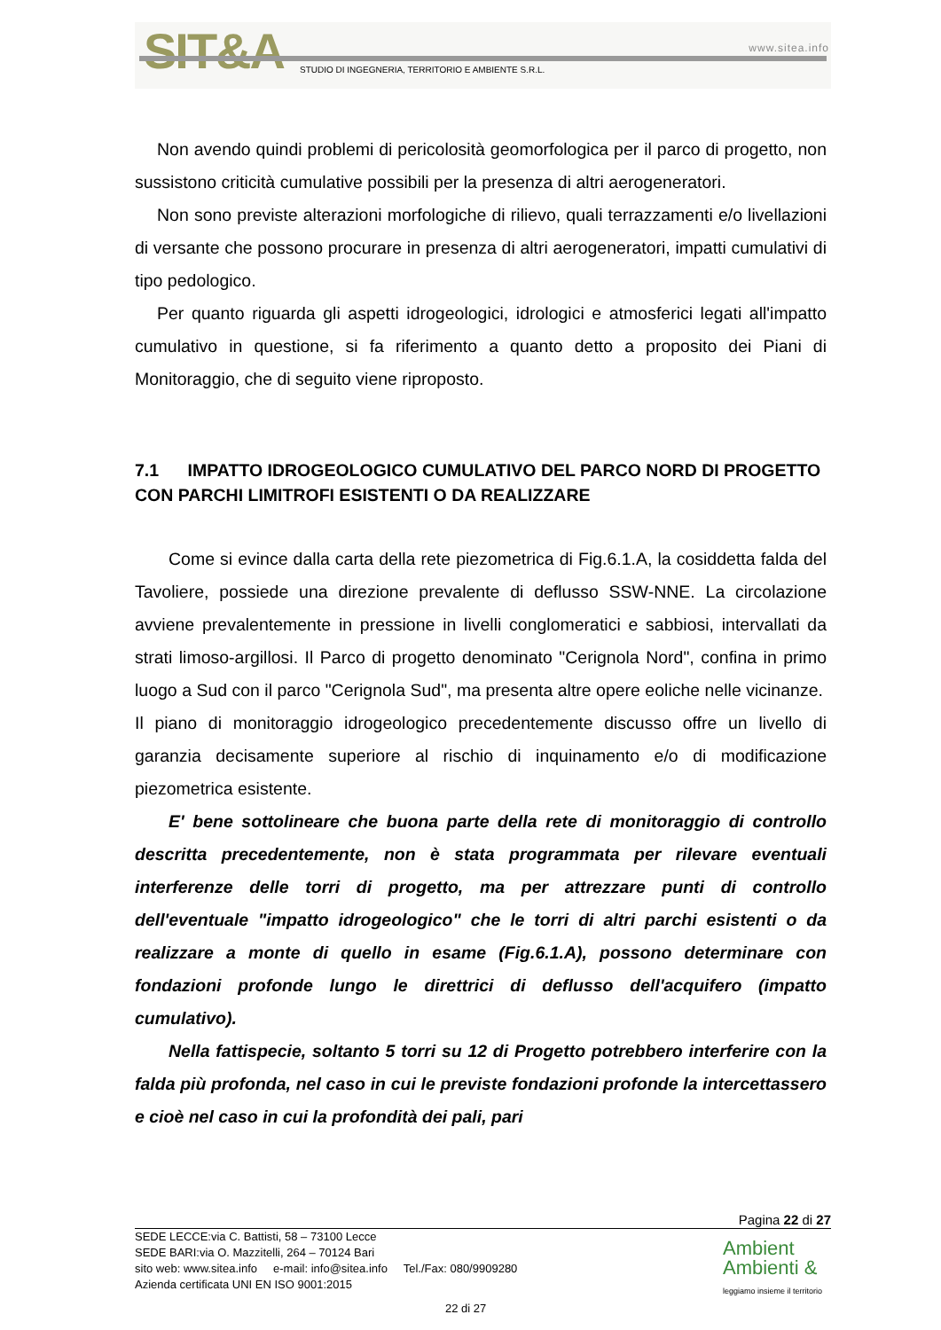SIT&A www.sitea.info
STUDIO DI INGEGNERIA, TERRITORIO E AMBIENTE S.R.L.
Non avendo quindi problemi di pericolosità geomorfologica per il parco di progetto, non sussistono criticità cumulative possibili per la presenza di altri aerogeneratori.
Non sono previste alterazioni morfologiche di rilievo, quali terrazzamenti e/o livellazioni di versante che possono procurare in presenza di altri aerogeneratori, impatti cumulativi di tipo pedologico.
Per quanto riguarda gli aspetti idrogeologici, idrologici e atmosferici legati all'impatto cumulativo in questione, si fa riferimento a quanto detto a proposito dei Piani di Monitoraggio, che di seguito viene riproposto.
7.1 IMPATTO IDROGEOLOGICO CUMULATIVO DEL PARCO NORD DI PROGETTO CON PARCHI LIMITROFI ESISTENTI O DA REALIZZARE
Come si evince dalla carta della rete piezometrica di Fig.6.1.A, la cosiddetta falda del Tavoliere, possiede una direzione prevalente di deflusso SSW-NNE. La circolazione avviene prevalentemente in pressione in livelli conglomeratici e sabbiosi, intervallati da strati limoso-argillosi. Il Parco di progetto denominato "Cerignola Nord", confina in primo luogo a Sud con il parco "Cerignola Sud", ma presenta altre opere eoliche nelle vicinanze.
Il piano di monitoraggio idrogeologico precedentemente discusso offre un livello di garanzia decisamente superiore al rischio di inquinamento e/o di modificazione piezometrica esistente.
E' bene sottolineare che buona parte della rete di monitoraggio di controllo descritta precedentemente, non è stata programmata per rilevare eventuali interferenze delle torri di progetto, ma per attrezzare punti di controllo dell'eventuale "impatto idrogeologico" che le torri di altri parchi esistenti o da realizzare a monte di quello in esame (Fig.6.1.A), possono determinare con fondazioni profonde lungo le direttrici di deflusso dell'acquifero (impatto cumulativo).
Nella fattispecie, soltanto 5 torri su 12 di Progetto potrebbero interferire con la falda più profonda, nel caso in cui le previste fondazioni profonde la intercettassero e cioè nel caso in cui la profondità dei pali, pari
Pagina 22 di 27
SEDE LECCE:via C. Battisti, 58 – 73100 Lecce
SEDE BARI:via O. Mazzitelli, 264 – 70124 Bari
sito web: www.sitea.info e-mail: info@sitea.info Tel./Fax: 080/9909280
Azienda certificata UNI EN ISO 9001:2015
22 di 27
Ambient
Ambienti &
leggiamo insieme il territorio